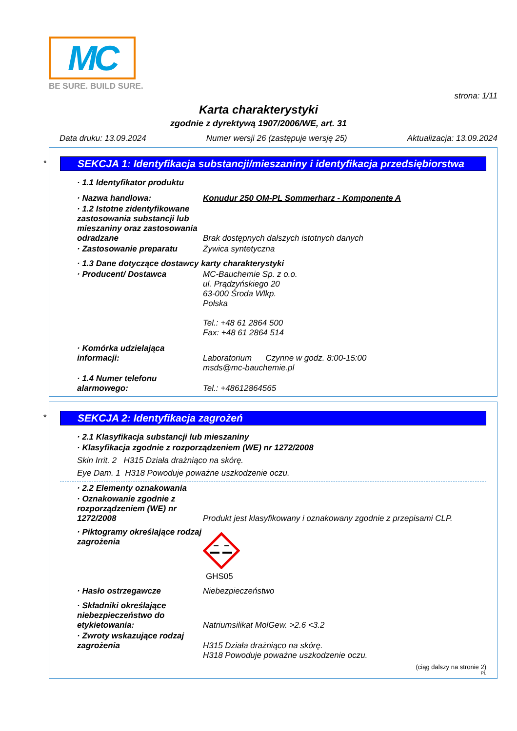MC
BE SURE. BUILD SURE.
strona: 1/11
Karta charakterystyki
zgodnie z dyrektywą 1907/2006/WE, art. 31
Data druku: 13.09.2024 Numer wersji 26 (zastępuje wersję 25) Aktualizacja: 13.09.2024
*
SEKCJA 1: Identyfikacja substancji/mieszaniny i identyfikacja przedsiębiorstwa
· 1.1 Identyfikator produktu
· Nazwa handlowa: Konudur 250 OM-PL Sommerharz - Komponente A
· 1.2 Istotne zidentyfikowane zastosowania substancji lub mieszaniny oraz zastosowania odradzane
Brak dostępnych dalszych istotnych danych
· Zastosowanie preparatu Żywica syntetyczna
· 1.3 Dane dotyczące dostawcy karty charakterystyki
· Producent/ Dostawca MC-Bauchemie Sp. z o.o.
ul. Prądzyńskiego 20
63-000 Środa Wlkp.
Polska
Tel.: +48 61 2864 500
Fax: +48 61 2864 514
· Komórka udzielająca informacji:
Laboratorium Czynne w godz. 8:00-15:00
msds@mc-bauchemie.pl
· 1.4 Numer telefonu alarmowego:
Tel.: +48612864565
*
SEKCJA 2: Identyfikacja zagrożeń
· 2.1 Klasyfikacja substancji lub mieszaniny
· Klasyfikacja zgodnie z rozporządzeniem (WE) nr 1272/2008
Skin Irrit. 2 H315 Działa drażniąco na skórę.
Eye Dam. 1 H318 Powoduje poważne uszkodzenie oczu.
· 2.2 Elementy oznakowania
· Oznakowanie zgodnie z rozporządzeniem (WE) nr 1272/2008
Produkt jest klasyfikowany i oznakowany zgodnie z przepisami CLP.
· Piktogramy określające rodzaj zagrożenia
GHS05
· Hasło ostrzegawcze Niebezpieczeństwo
· Składniki określające niebezpieczeństwo do etykietowania:
Natriumsilikat MolGew. >2.6 <3.2
· Zwroty wskazujące rodzaj zagrożenia
H315 Działa drażniąco na skórę.
H318 Powoduje poważne uszkodzenie oczu.
(ciąg dalszy na stronie 2)
PL